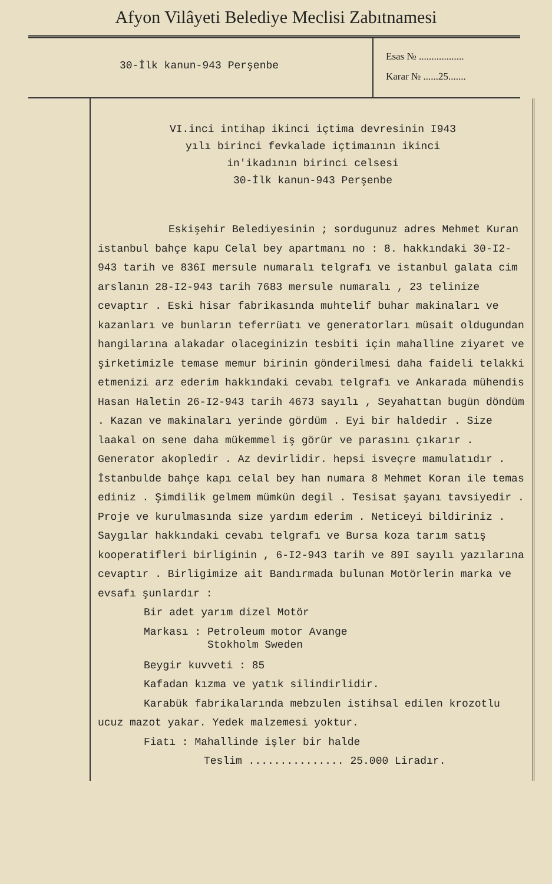Afyon Vilâyeti Belediye Meclisi Zabıtnamesi
30-İlk kanun-943 Perşenbe
Esas № ..................
Karar № ......25.......
VI.inci intihap ikinci içtima devresinin I943
yılı birinci fevkalade içtimaının ikinci
in'ikadının birinci celsesi
30-İlk kanun-943 Perşenbe
Eskişehir Belediyesinin ; sordugunuz adres Mehmet Kuran istanbul bahçe kapu Celal bey apartmanı no : 8. hakkındaki 30-I2-943 tarih ve 836I mersule numaralı telgrafı ve istanbul galata cim arslanın 28-I2-943 tarih 7683 mersule numaralı , 23 telinize cevaptır . Eski hisar fabrikasında muhtelif buhar makinaları ve kazanları ve bunların teferrüatı ve generatorları müsait oldugundan hangilarına alakadar olaceginizin tesbiti için mahalline ziyaret ve şirketimizle temase memur birinin gönderilmesi daha faideli telakki etmenizi arz ederim hakkındaki cevabı telgrafı ve Ankarada mühendis Hasan Haletin 26-I2-943 tarih 4673 sayılı , Seyahattan bugün döndüm . Kazan ve makinaları yerinde gördüm . Eyi bir haldedir . Size laakal on sene daha mükemmel iş görür ve parasını çıkarır . Generator akopledir . Az devirlidir. hepsi isveçre mamulatıdır . İstanbulde bahçe kapı celal bey han numara 8 Mehmet Koran ile temas ediniz . Şimdilik gelmem mümkün degil . Tesisat şayanı tavsiyedir . Proje ve kurulmasında size yardım ederim . Neticeyi bildiriniz . Saygılar hakkındaki cevabı telgrafı ve Bursa koza tarım satış kooperatifleri birliginin , 6-I2-943 tarih ve 89I sayılı yazılarına cevaptır . Birligimize ait Bandırmada bulunan Motörlerin marka ve evsafı şunlardır :
Bir adet yarım dizel Motör
Markası : Petroleum motor Avange
Stokholm Sweden
Beygir kuvveti : 85
Kafadan kızma ve yatık silindirlidir.
Karabük fabrikalarında mebzulen istihsal edilen krozotlu ucuz mazot yakar. Yedek malzemesi yoktur.
Fiatı : Mahallinde işler bir halde
Teslim ............... 25.000 Liradır.